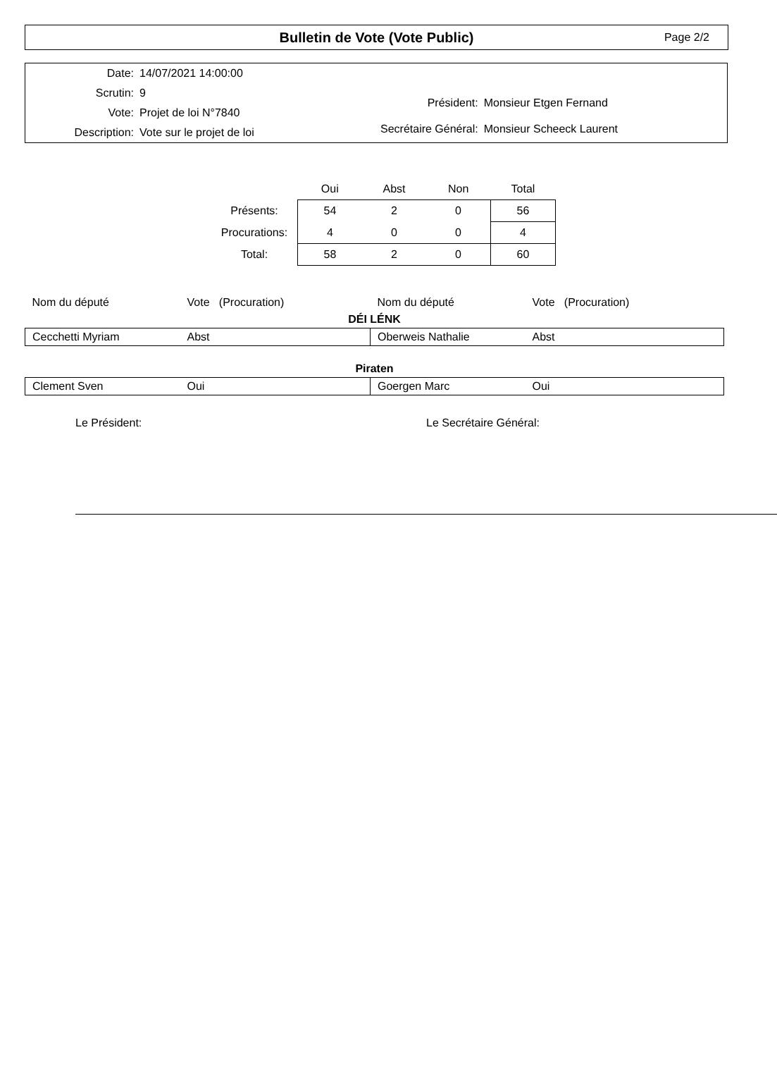Bulletin de Vote (Vote Public)
Page 2/2
| Date: | 14/07/2021 14:00:00 |
| Scrutin: | 9 |
| Vote: | Projet de loi N°7840 |
| Description: | Vote sur le projet de loi |
| Président: | Monsieur Etgen Fernand |
| Secrétaire Général: | Monsieur Scheeck Laurent |
| | Oui | Abst | Non | Total |
| --- | --- | --- | --- | --- |
| Présents: | 54 | 2 | 0 | 56 |
| Procurations: | 4 | 0 | 0 | 4 |
| Total: | 58 | 2 | 0 | 60 |
| Nom du député | Vote (Procuration) | Nom du député | Vote (Procuration) |
| DÉI LÉNK | | | |
| Cecchetti Myriam | Abst | Oberweis Nathalie | Abst |
| Piraten | | | |
| Clement Sven | Oui | Goergen Marc | Oui |
Le Président: Le Secrétaire Général: